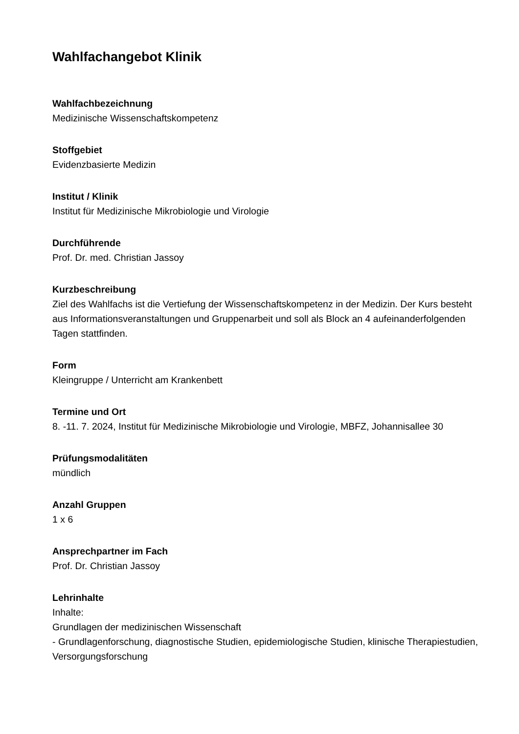Wahlfachangebot Klinik
Wahlfachbezeichnung
Medizinische Wissenschaftskompetenz
Stoffgebiet
Evidenzbasierte Medizin
Institut / Klinik
Institut für Medizinische Mikrobiologie und Virologie
Durchführende
Prof. Dr. med. Christian Jassoy
Kurzbeschreibung
Ziel des Wahlfachs ist die Vertiefung der Wissenschaftskompetenz in der Medizin. Der Kurs besteht aus Informationsveranstaltungen und Gruppenarbeit und soll als Block an 4 aufeinanderfolgenden Tagen stattfinden.
Form
Kleingruppe / Unterricht am Krankenbett
Termine und Ort
8. -11. 7. 2024, Institut für Medizinische Mikrobiologie und Virologie, MBFZ, Johannisallee 30
Prüfungsmodalitäten
mündlich
Anzahl Gruppen
1 x 6
Ansprechpartner im Fach
Prof. Dr. Christian Jassoy
Lehrinhalte
Inhalte:
Grundlagen der medizinischen Wissenschaft
- Grundlagenforschung, diagnostische Studien, epidemiologische Studien, klinische Therapiestudien, Versorgungsforschung